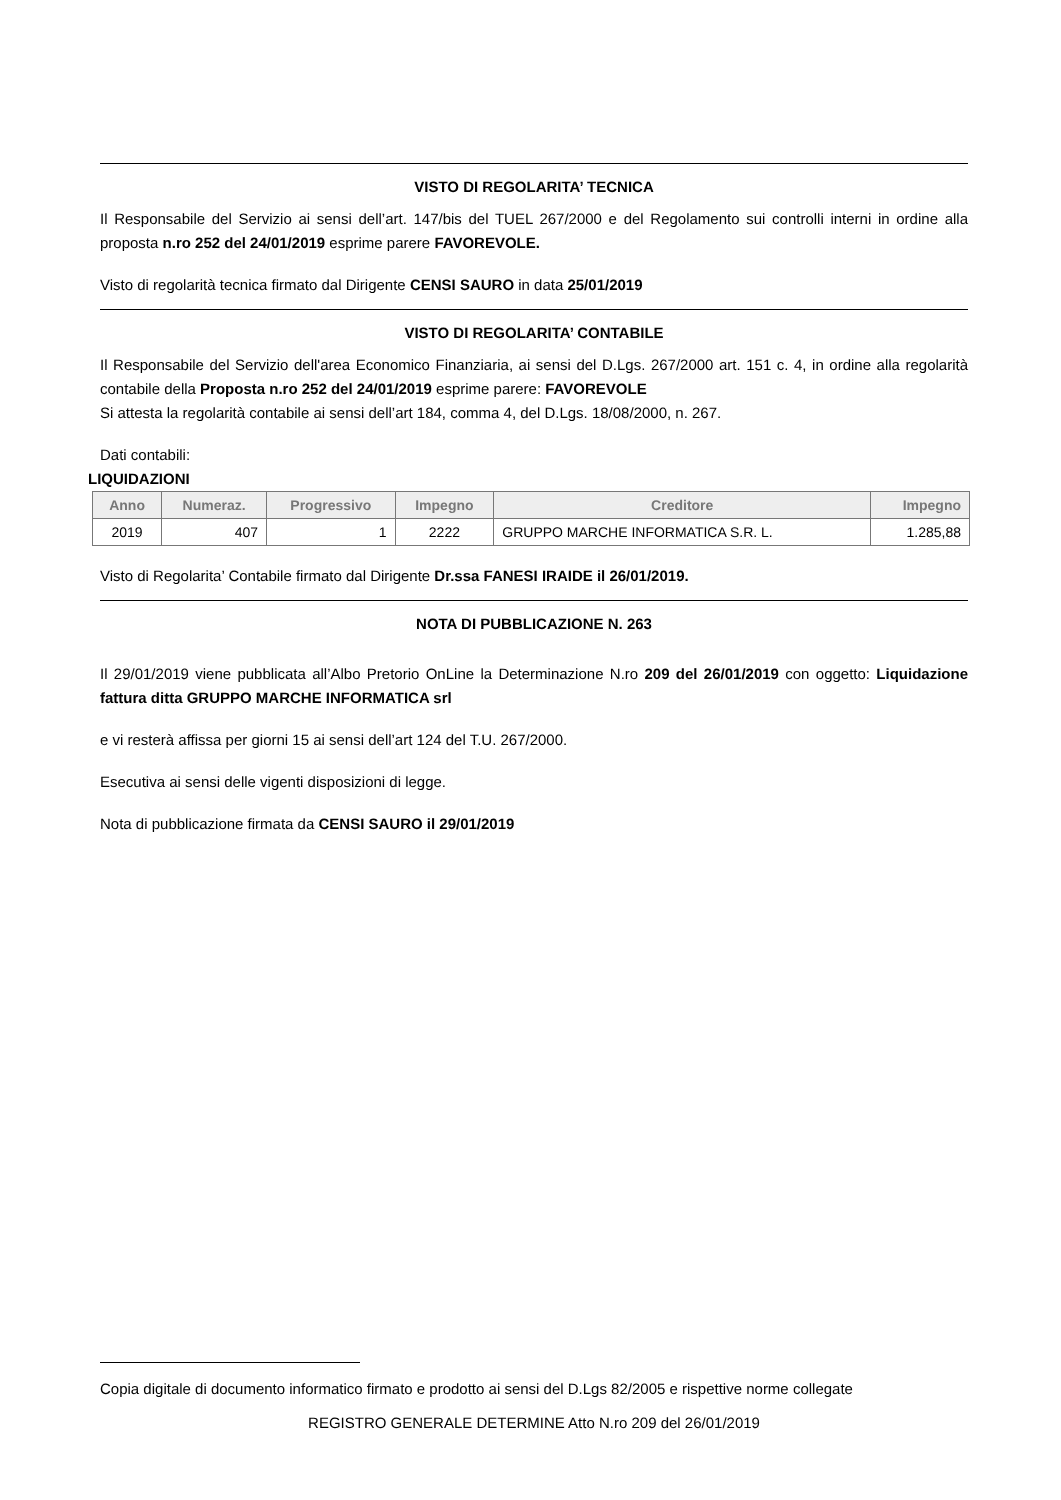VISTO DI REGOLARITA’ TECNICA
Il Responsabile del Servizio ai sensi dell’art. 147/bis del TUEL 267/2000 e del Regolamento sui controlli interni in ordine alla proposta n.ro 252 del 24/01/2019 esprime parere FAVOREVOLE.
Visto di regolarità tecnica firmato dal Dirigente CENSI SAURO in data 25/01/2019
VISTO DI REGOLARITA’ CONTABILE
Il Responsabile del Servizio dell'area Economico Finanziaria, ai sensi del D.Lgs. 267/2000 art. 151 c. 4, in ordine alla regolarità contabile della Proposta n.ro 252 del 24/01/2019 esprime parere: FAVOREVOLE
Si attesta la regolarità contabile ai sensi dell’art 184, comma 4, del D.Lgs. 18/08/2000, n. 267.
Dati contabili:
LIQUIDAZIONI
| Anno | Numeraz. | Progressivo | Impegno | Creditore | Impegno |
| --- | --- | --- | --- | --- | --- |
| 2019 | 407 | 1 | 2222 | GRUPPO MARCHE INFORMATICA S.R. L. | 1.285,88 |
Visto di Regolarita’ Contabile firmato dal Dirigente Dr.ssa FANESI IRAIDE il 26/01/2019.
NOTA DI PUBBLICAZIONE N. 263
Il 29/01/2019 viene pubblicata all’Albo Pretorio OnLine la Determinazione N.ro 209 del 26/01/2019 con oggetto: Liquidazione fattura ditta GRUPPO MARCHE INFORMATICA srl
e vi resterà affissa per giorni 15 ai sensi dell’art 124 del T.U. 267/2000.
Esecutiva ai sensi delle vigenti disposizioni di legge.
Nota di pubblicazione firmata da CENSI SAURO il 29/01/2019
Copia digitale di documento informatico firmato e prodotto ai sensi del D.Lgs 82/2005 e rispettive norme collegate
REGISTRO GENERALE DETERMINE Atto N.ro 209 del 26/01/2019